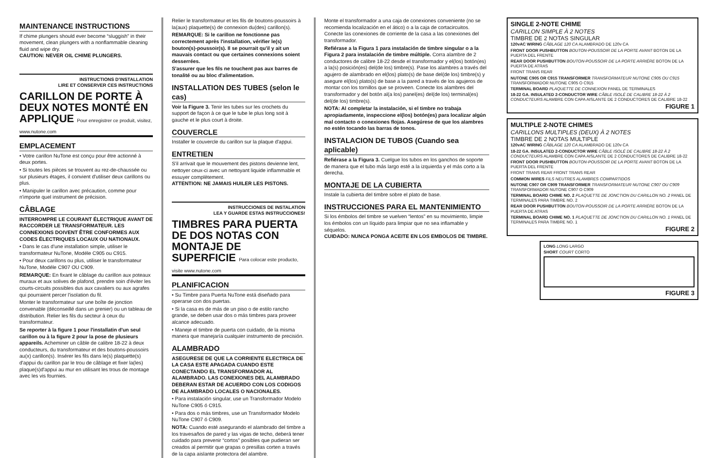MAINTENANCE INSTRUCTIONS
If chime plungers should ever become “sluggish” in their movement, clean plungers with a nonflammable cleaning fluid and wipe dry.
CAUTION: NEVER OIL CHIME PLUNGERS.
INSTRUCTIONS D'INSTALLATION
LIRE ET CONSERVER CES INSTRUCTIONS
CARILLON DE PORTE À DEUX NOTES MONTÉ EN APPLIQUE Pour enregistrer ce produit, visitez, www.nutone.com
EMPLACEMENT
• Votre carillon NuTone est conçu pour être actionné à deux portes.
• Si toutes les pièces se trouvent au rez-de-chaussée ou sur plusieurs étages, il convient d'utiliser deux carillons ou plus.
• Manipuler le carillon avec précaution, comme pour n'importe quel instrument de précision.
CÂBLAGE
INTERROMPRE LE COURANT ÉLECTRIQUE AVANT DE RACCORDER LE TRANSFORMATEUR. LES CONNEXIONS DOIVENT ÊTRE CONFORMES AUX CODES ÉLECTRIQUES LOCAUX OU NATIONAUX.
• Dans le cas d'une installation simple, utiliser le transformateur NuTone, Modéle C905 ou C915.
• Pour deux carillons ou plus, utiliser le transformateur NuTone, Modéle C907 OU C909.
REMARQUE: En fixant le câblage du carillon aux poteaux muraux et aux solives de plafond, prendre soin d'éviter les courts-circuits possibles dus aux cavaliers ou aux agrafes qui pourraient percer l'isolation du fil.
Monter le transformateur sur une boîte de jonction convenable (déconseillé dans un grenier) ou un tableau de distribution. Relier les fils du secteur à ceux du transformateur.
Se reporter à la figure 1 pour l'installatin d'un seul carillon ou à la figure 2 pour la pose de plusieurs appareils. Acheminer un câble de calibre 18-22 à deux conducteurs, du transformateur et des boutons-poussoirs au(x) carillon(s). Insérer les fils dans le(s) plaquette(s) d'appui du carillon par le trou de câblage et fixer la(les) plaque(s)d'appui au mur en utilisant les trous de montage avec les vis fournies.
Relier le transformateur et les fils de boutons-poussoirs à la(aux) plaquette(s) de connexion du(des) carillon(s).
REMARQUE: Si le carillon ne fonctionne pas correctement après l'installation, vérifier le(s) bouton(s)-poussoir(s). Il se pourrait qu'il y ait un mauvais contact ou que certaines connexions soient desserrées.
S'assurer que les fils ne touchent pas aux barres de tonalité ou au bloc d'alimentation.
INSTALLATION DES TUBES (selon le cas)
Voir la Figure 3. Tenir les tubes sur les crochets du support de façon à ce que le tube le plus long soit à gauche et le plus court à droite.
COUVERCLE
Installer le couvercle du carillon sur la plaque d'appui.
ENTRETIEN
S'il arrivait que le mouvement des pistons devienne lent, nettoyer ceux-ci avec un nettoyant liquide inflammable et essuyer complètement.
ATTENTION: NE JAMAIS HUILER LES PISTONS.
INSTRUCCIONES DE INSTALATION
LEA Y GUARDE ESTAS INSTRUCCIONES!
TIMBRES PARA PUERTA DE DOS NOTAS CON MONTAJE DE SUPERFICIE Para colocar este producto, visite www.nutone.com
PLANIFICACION
• Su Timbre para Puerta NuTone está diseñado para operarse con dos puertas.
• Si la casa es de más de un piso o de estilo rancho grande, se deben usar dos o más timbres para proveer alcance adecuado.
• Maneje el timbre de puerta con cuidado, de la misma manera que manejaría cualquier instrumento de precisión.
ALAMBRADO
ASEGURESE DE QUE LA CORRIENTE ELECTRICA DE LA CASA ESTE APAGADA CUANDO ESTE CONECTANDO EL TRANSFORMADOR AL ALAMBRADO. LAS CONEXIONES DEL ALAMBRADO DEBERAN ESTAR DE ACUERDO CON LOS CODIGOS DE ALAMBRADO LOCALES O NACIONALES.
• Para instalación singular, use un Transformador Modelo NuTone C905 ó C915.
• Para dos o más timbres, use un Transformador Modelo NuTone C907 ó C909.
NOTA: Cuando esté asegurando el alambrado del timbre a los travesaños de pared y las vigas de techo, deberá tener cuidado para prevenir “cortos” posibles que pudieran ser creados al permitir que grapas o presillas corten a través de la capa aislante protectora del alambre.
Monte el transformador a una caja de conexiones conveniente (no se recomienda localización en el ático) o a la caja de cortacircuitos. Conecte las conexiones de corriente de la casa a las conexiones del transformador.
Refiérase a la Figura 1 para instalación de timbre singular o a la Figura 2 para instalación de timbre múltiple. Corra alambre de 2 conductores de calibre 18-22 desde el transformador y el(los) botón(es) a la(s) posición(es) del(de los) timbre(s). Pase los alambres a través del agujero de alambrado en el(los) plato(s) de base del(de los) timbre(s) y asegure el(los) plato(s) de base a la pared a través de los agujeros de montar con los tornillos que se proveen. Conecte los alambres del transformador y del botón al(a los) panel(es) del(de los) terminal(es) del(de los) timbre(s).
NOTA: Al completar la instalación, si el timbre no trabaja apropiadamente, inspeccione el(los) botón(es) para localizar algún mal contacto o conexiones flojas. Asegúrese de que los alambres no estén tocando las barras de tonos.
INSTALACION DE TUBOS (Cuando sea aplicable)
Refiérase a la Figura 3. Cuelgue los tubos en los ganchos de soporte de manera que el tubo más largo esté a la izquierda y el más corto a la derecha.
MONTAJE DE LA CUBIERTA
Instale la cubierta del timbre sobre el plato de base.
INSTRUCCIONES PARA EL MANTENIMIENTO
Si los émbolos del timbre se vuelven “lentos” en su movimiento, limpie los émbolos con un líquido para limpiar que no sea inflamable y séquelos.
CUIDADO: NUNCA PONGA ACEITE EN LOS EMBOLOS DE TIMBRE.
SINGLE 2-NOTE CHIME
CARILLON SIMPLE À 2 NOTES
TIMBRE DE 2 NOTAS SINGULAR
120vAC WIRING CÂBLAGE 120 CA ALAMBRADO DE 120v CA
FRONT DOOR PUSHBUTTON BOUTON-POUSSOIR DE LA PORTE AVANT BOTON DE LA PUERTA DEL FRENTE
REAR DOOR PUSHBUTTON BOUTON-POUSSOIR DE LA PORTE ARRIÈRE BOTON DE LA PUERTA DE ATRAS
FRONT TRANS REAR
NUTONE C905 OR C915 TRANSFORMER TRANSFORMATEUR NUTONE C905 OU C915 TRANSFORMADOR NUTONE C905 O C915
TERMINAL BOARD PLAQUETTE DE CONNEXION PANEL DE TERMINALES
18-22 GA. INSULATED 2-CONDUCTOR WIRE CÂBLE ISOLÉ DE CALIBRE 18-22 À 2 CONDUCTEURS ALAMBRE CON CAPA AISLANTE DE 2 CONDUCTORES DE CALIBRE 18-22
FIGURE 1
MULTIPLE 2-NOTE CHIMES
CARILLONS MULTIPLES (DEUX) À 2 NOTES
TIMBRE DE 2 NOTAS MULTIPLE
120vAC WIRING CÂBLAGE 120 CA ALAMBRADO DE 120v CA
18-22 GA. INSULATED 2-CONDUCTOR WIRE CÂBLE ISOLÉ DE CALIBRE 18-22 À 2 CONDUCTEURS ALAMBRE CON CAPA AISLANTE DE 2 CONDUCTORES DE CALIBRE 18-22
FRONT DOOR PUSHBUTTON BOUTON-POUSSOIR DE LA PORTE AVANT BOTON DE LA PUERTA DEL FRENTE
FRONT TRANS REAR FRONT TRANS REAR
COMMON WIRES FILS NEUTRES ALAMBRES COMPARTIDOS
NUTONE C907 OR C909 TRANSFORMER TRANSFORMATEUR NUTONE C907 OU C909 TRANSFORMADOR NUTONE C907 O C909
TERMINAL BOARD CHIME NO. 2 PLAQUETTE DE JONCTION DU CARILLON NO. 2 PANEL DE TERMINALES PARA TIMBRE NO. 2
REAR DOOR PUSHBUTTON BOUTON-POUSSOIR DE LA PORTE ARRIÈRE BOTON DE LA PUERTA DE ATRAS
TERMINAL BOARD CHIME NO. 1 PLAQUETTE DE JONCTION DU CARILLON NO. 1 PANEL DE TERMINALES PARA TIMBRE NO. 1
FIGURE 2
LONG LONG LARGO
SHORT COURT CORTO
FIGURE 3